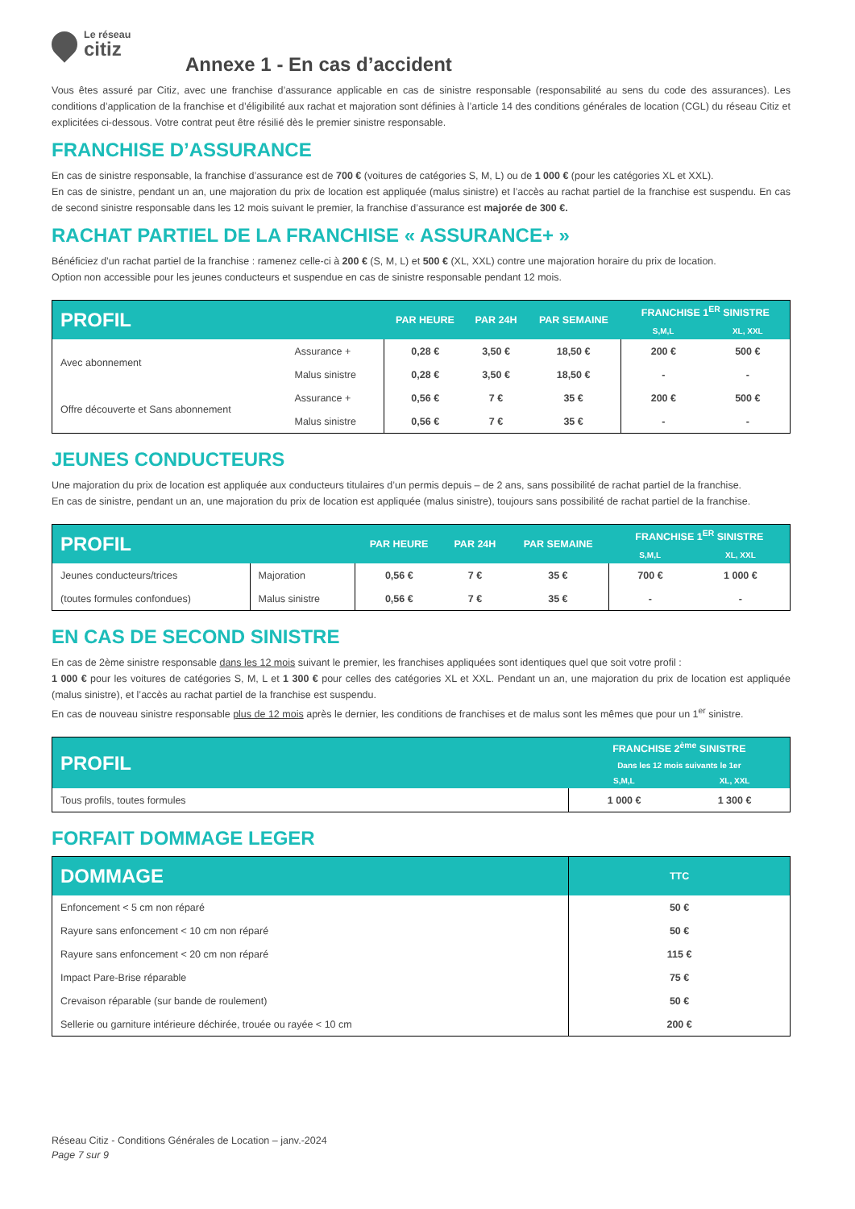Le réseau
citiz
Annexe 1 - En cas d’accident
Vous êtes assuré par Citiz, avec une franchise d’assurance applicable en cas de sinistre responsable (responsabilité au sens du code des assurances). Les conditions d’application de la franchise et d’éligibilité aux rachat et majoration sont définies à l’article 14 des conditions générales de location (CGL) du réseau Citiz et explicitées ci-dessous. Votre contrat peut être résilié dès le premier sinistre responsable.
FRANCHISE D’ASSURANCE
En cas de sinistre responsable, la franchise d’assurance est de 700 € (voitures de catégories S, M, L) ou de 1 000 € (pour les catégories XL et XXL).
En cas de sinistre, pendant un an, une majoration du prix de location est appliquée (malus sinistre) et l’accès au rachat partiel de la franchise est suspendu. En cas de second sinistre responsable dans les 12 mois suivant le premier, la franchise d’assurance est majorée de 300 €.
RACHAT PARTIEL DE LA FRANCHISE « ASSURANCE+ »
Bénéficiez d’un rachat partiel de la franchise : ramenez celle-ci à 200 € (S, M, L) et 500 € (XL, XXL) contre une majoration horaire du prix de location.
Option non accessible pour les jeunes conducteurs et suspendue en cas de sinistre responsable pendant 12 mois.
| PROFIL | | PAR HEURE | PAR 24H | PAR SEMAINE | FRANCHISE 1<sup>ER</sup> SINISTRE | |
| --- | --- | --- | --- | --- | --- | --- |
| | | | | | S,M,L | XL, XXL |
| Avec abonnement | Assurance + | 0,28 € | 3,50 € | 18,50 € | 200 € | 500 € |
| | Malus sinistre | 0,28 € | 3,50 € | 18,50 € | - | - |
| Offre découverte et Sans abonnement | Assurance + | 0,56 € | 7 € | 35 € | 200 € | 500 € |
| | Malus sinistre | 0,56 € | 7 € | 35 € | - | - |
JEUNES CONDUCTEURS
Une majoration du prix de location est appliquée aux conducteurs titulaires d’un permis depuis – de 2 ans, sans possibilité de rachat partiel de la franchise.
En cas de sinistre, pendant un an, une majoration du prix de location est appliquée (malus sinistre), toujours sans possibilité de rachat partiel de la franchise.
| PROFIL | | PAR HEURE | PAR 24H | PAR SEMAINE | FRANCHISE 1<sup>ER</sup> SINISTRE | |
| --- | --- | --- | --- | --- | --- | --- |
| | | | | | S,M,L | XL, XXL |
| Jeunes conducteurs/trices | Majoration | 0,56 € | 7 € | 35 € | 700 € | 1 000 € |
| (toutes formules confondues) | Malus sinistre | 0,56 € | 7 € | 35 € | - | - |
EN CAS DE SECOND SINISTRE
En cas de 2ème sinistre responsable dans les 12 mois suivant le premier, les franchises appliquées sont identiques quel que soit votre profil :
1 000 € pour les voitures de catégories S, M, L et 1 300 € pour celles des catégories XL et XXL. Pendant un an, une majoration du prix de location est appliquée (malus sinistre), et l’accès au rachat partiel de la franchise est suspendu.
En cas de nouveau sinistre responsable plus de 12 mois après le dernier, les conditions de franchises et de malus sont les mêmes que pour un 1<sup>er</sup> sinistre.
| PROFIL | FRANCHISE 2<sup>ème</sup> SINISTRE | |
| --- | --- | --- |
| | Dans les 12 mois suivants le 1er | |
| | S,M,L | XL, XXL |
| Tous profils, toutes formules | 1 000 € | 1 300 € |
FORFAIT DOMMAGE LEGER
| DOMMAGE | TTC |
| --- | --- |
| Enfoncement < 5 cm non réparé | 50 € |
| Rayure sans enfoncement < 10 cm non réparé | 50 € |
| Rayure sans enfoncement < 20 cm non réparé | 115 € |
| Impact Pare-Brise réparable | 75 € |
| Crevaison réparable (sur bande de roulement) | 50 € |
| Sellerie ou garniture intérieure déchirée, trouée ou rayée < 10 cm | 200 € |
Réseau Citiz - Conditions Générales de Location – janv.-2024
Page 7 sur 9